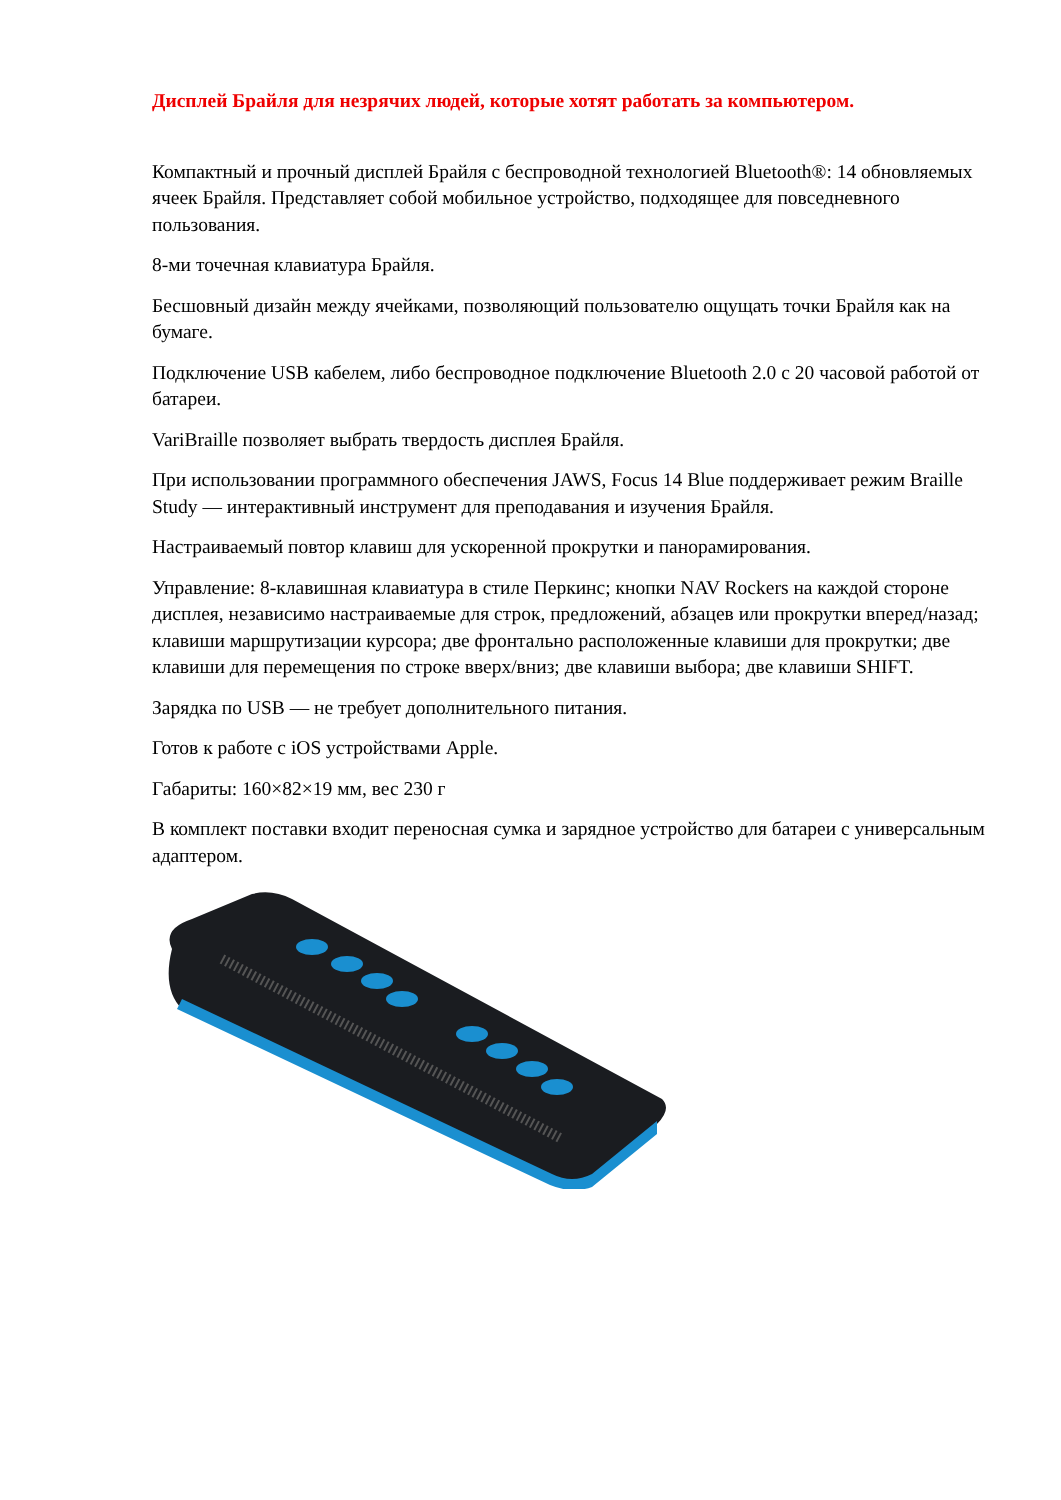Дисплей Брайля для незрячих людей, которые хотят работать за компьютером.
Компактный и прочный дисплей Брайля с беспроводной технологией Bluetooth®: 14 обновляемых ячеек Брайля. Представляет собой мобильное устройство, подходящее для повседневного пользования.
8-ми точечная клавиатура Брайля.
Бесшовный дизайн между ячейками, позволяющий пользователю ощущать точки Брайля как на бумаге.
Подключение USB кабелем, либо беспроводное подключение Bluetooth 2.0 с 20 часовой работой от батареи.
VariBraille позволяет выбрать твердость дисплея Брайля.
При использовании программного обеспечения JAWS, Focus 14 Blue поддерживает режим Braille Study — интерактивный инструмент для преподавания и изучения Брайля.
Настраиваемый повтор клавиш для ускоренной прокрутки и панорамирования.
Управление: 8-клавишная клавиатура в стиле Перкинс; кнопки NAV Rockers на каждой стороне дисплея, независимо настраиваемые для строк, предложений, абзацев или прокрутки вперед/назад; клавиши маршрутизации курсора; две фронтально расположенные клавиши для прокрутки; две клавиши для перемещения по строке вверх/вниз; две клавиши выбора; две клавиши SHIFT.
Зарядка по USB — не требует дополнительного питания.
Готов к работе с iOS устройствами Apple.
Габариты: 160×82×19 мм, вес 230 г
В комплект поставки входит переносная сумка и зарядное устройство для батареи с универсальным адаптером.